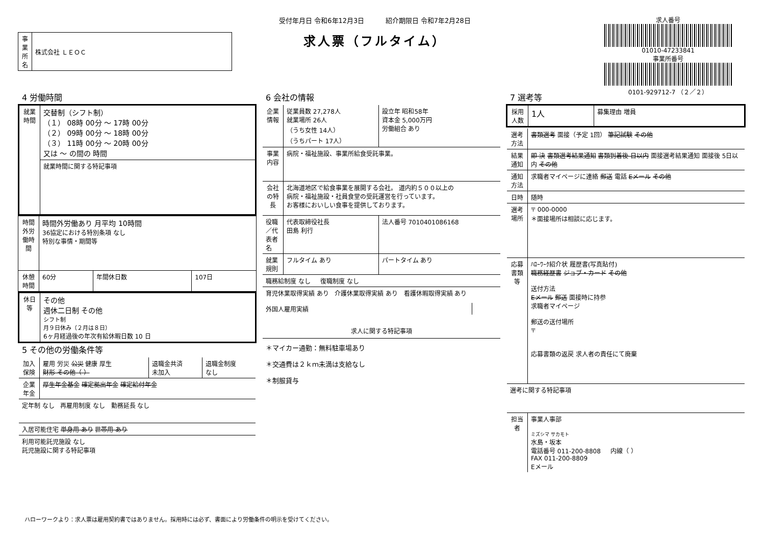| 事業所名 | 株式会社 ＬＥＯＣ |
受付年月日 令和6年12月3日 紹介期限日 令和7年2月28日
求人票（フルタイム）
求人番号
01010-47233841
事業所番号
0101-929712-7 （２／２）
4 労働時間
| 就業時間 | 交替制（シフト制） （１） 08時 00分 ～ 17時 00分 （２） 09時 00分 ～ 18時 00分 （３） 11時 00分 ～ 20時 00分 又は ～ の間の 時間 |
| | 就業時間に関する特記事項 |
| 時間外労働時間 | 時間外労働あり 月平均 10時間 36協定における特別条項 なし 特別な事情・期間等 | | |
| 休憩時間 | 60分 | 年間休日数 | 107日 |
| 休日等 | その他 週休二日制 その他 シフト制 月９日休み（２月は８日） 6ヶ月経過後の年次有給休暇日数 10 日 |
5 その他の労働条件等
| 加入保険 | 雇用 労災 公災 健康 厚生 財形 その他（ ） | 退職金共済 未加入 | 退職金制度 なし |
| 企業年金 | 厚生年金基金 確定拠出年金 確定給付年金 | | |
| 定年制 なし 再雇用制度 なし 勤務延長 なし | | | |
| 入居可能住宅 単身用 あり 世帯用 あり | | | |
| 利用可能託児施設 なし 託児施設に関する特記事項 | | | |
6 会社の情報
| 企業情報 | 従業員数 27,278人 就業場所 26人 （うち女性 14人） （うちパート 17人） | 設立年 昭和58年 資本金 5,000万円 労働組合 あり |
| 事業内容 | 病院・福祉施設、事業所給食受託事業。 | |
| 会社の特長 | 北海道地区で給食事業を展開する会社。 道内約５００以上の 病院・福祉施設・社員食堂の受託運営を行っています。 お客様においしい食事を提供しております。 | |
| 役職／代表者名 | 代表取締役社長 田島 利行 | 法人番号 7010401086168 |
| 就業規則 | フルタイム あり | パートタイム あり |
| 職務給制度 なし 復職制度 なし | | |
| 育児休業取得実績 あり 介護休業取得実績 あり 看護休暇取得実績 あり | | |
| 外国人雇用実績 | |
| 求人に関する特記事項 |
| ＊マイカー通勤：無料駐車場あり ＊交通費は２ｋｍ未満は支給なし ＊制服貸与 |
7 選考等
| 採用人数 | 1人 | 募集理由 増員 |
| 選考方法 | 書類選考 面接（予定 1回） 筆記試験 その他 |
| 結果通知 | 即 決 書類選考結果通知 書類到着後 日以内 面接選考結果通知 面接後 5日以内 その他 |
| 通知方法 | 求職者マイページに連絡 郵送 電話 Eメール その他 |
| 日時 | 随時 |
| 選考場所 | 〒 000-0000 ＊面接場所は相談に応じます。 |
| 応募書類等 | ﾊﾛｰﾜｰｸ紹介状 履歴書(写真貼付) 職務経歴書 ジョブ・カード その他 送付方法 Eメール 郵送 面接時に持参 求職者マイページ 郵送の送付場所 〒 応募書類の返戻 求人者の責任にて廃棄 |
| 選考に関する特記事項 | |
| 担当者 | 事業人事部 ミズシマ サカモト 水島・坂本 電話番号 011-200-8808 内線（ ） FAX 011-200-8809 Eメール |
ハローワークより：求人票は雇用契約書ではありません。採用時には必ず、書面により労働条件の明示を受けてください。